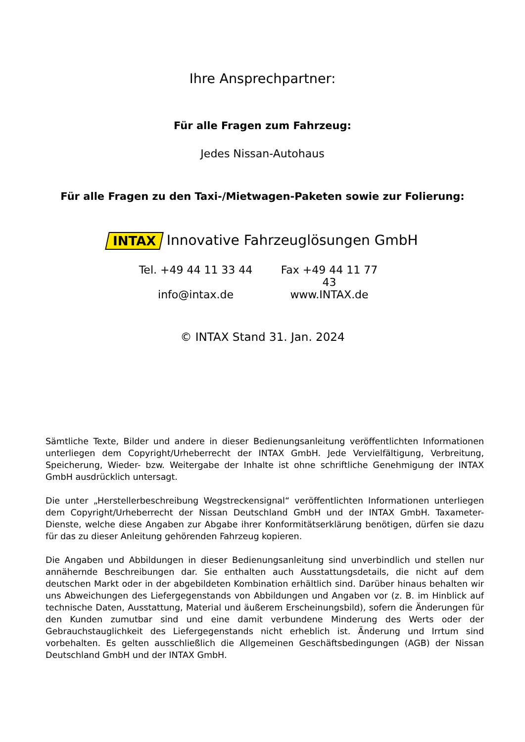Ihre Ansprechpartner:
Für alle Fragen zum Fahrzeug:
Jedes Nissan-Autohaus
Für alle Fragen zu den Taxi-/Mietwagen-Paketen sowie zur Folierung:
INTAX Innovative Fahrzeuglösungen GmbH
Tel. +49 44 11 33 44
Fax +49 44 11 77 43
info@intax.de www.INTAX.de
© INTAX Stand 31. Jan. 2024
Sämtliche Texte, Bilder und andere in dieser Bedienungsanleitung veröffentlichten Informationen unterliegen dem Copyright/Urheberrecht der INTAX GmbH. Jede Vervielfältigung, Verbreitung, Speicherung, Wieder- bzw. Weitergabe der Inhalte ist ohne schriftliche Genehmigung der INTAX GmbH ausdrücklich untersagt.
Die unter „Herstellerbeschreibung Wegstreckensignal“ veröffentlichten Informationen unterliegen dem Copyright/Urheberrecht der Nissan Deutschland GmbH und der INTAX GmbH. Taxameter-Dienste, welche diese Angaben zur Abgabe ihrer Konformitätserklärung benötigen, dürfen sie dazu für das zu dieser Anleitung gehörenden Fahrzeug kopieren.
Die Angaben und Abbildungen in dieser Bedienungsanleitung sind unverbindlich und stellen nur annähernde Beschreibungen dar. Sie enthalten auch Ausstattungsdetails, die nicht auf dem deutschen Markt oder in der abgebildeten Kombination erhältlich sind. Darüber hinaus behalten wir uns Abweichungen des Liefergegenstands von Abbildungen und Angaben vor (z. B. im Hinblick auf technische Daten, Ausstattung, Material und äußerem Erscheinungsbild), sofern die Änderungen für den Kunden zumutbar sind und eine damit verbundene Minderung des Werts oder der Gebrauchstauglichkeit des Liefergegenstands nicht erheblich ist. Änderung und Irrtum sind vorbehalten. Es gelten ausschließlich die Allgemeinen Geschäftsbedingungen (AGB) der Nissan Deutschland GmbH und der INTAX GmbH.